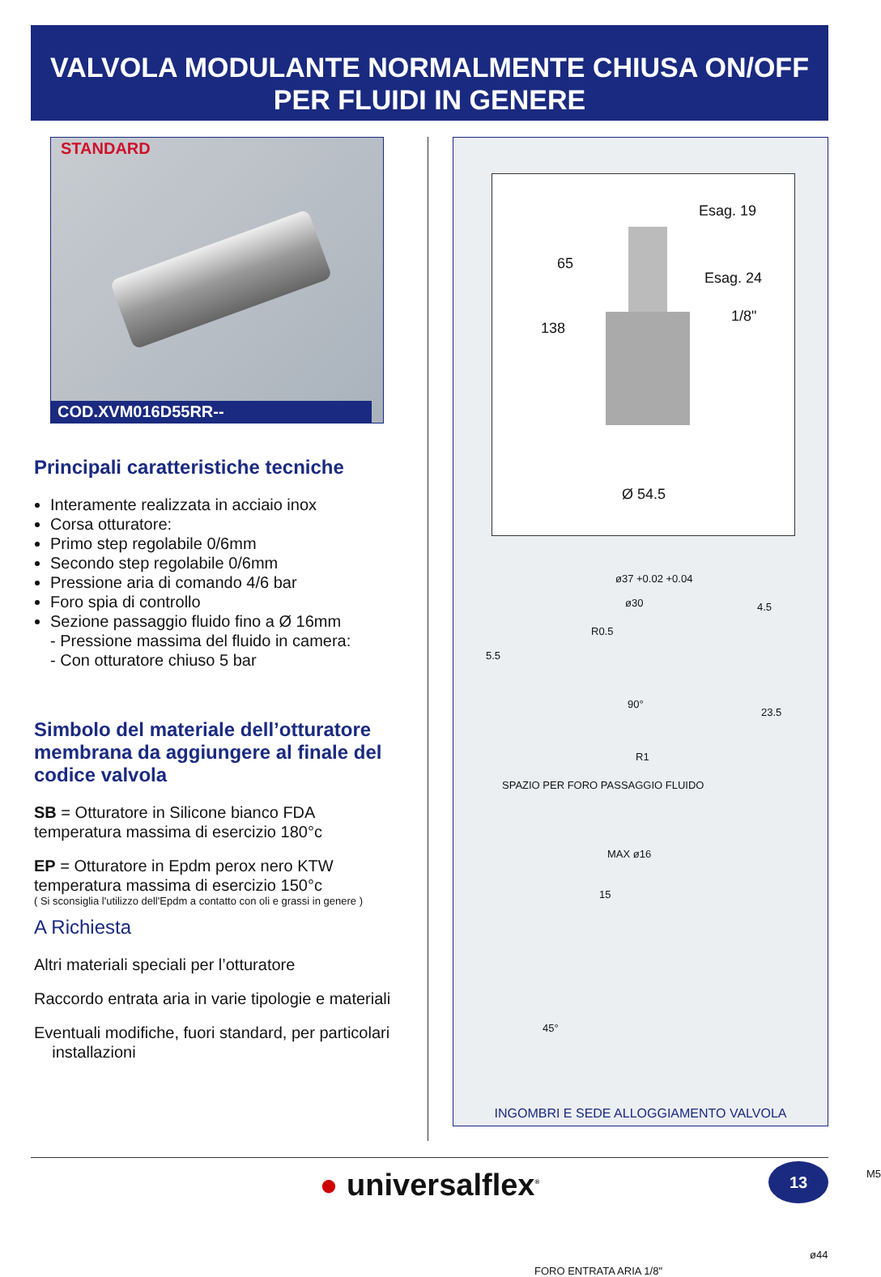VALVOLA MODULANTE NORMALMENTE CHIUSA ON/OFF
PER FLUIDI IN GENERE
STANDARD
COD.XVM016D55RR--
Principali caratteristiche tecniche
Interamente realizzata in acciaio inox
Corsa otturatore:
Primo step regolabile 0/6mm
Secondo step regolabile 0/6mm
Pressione aria di comando 4/6 bar
Foro spia di controllo
Sezione passaggio fluido fino a Ø 16mm
- Pressione massima del fluido in camera:
- Con otturatore chiuso 5 bar
Simbolo del materiale dell’otturatore membrana da aggiungere al finale del codice valvola
SB = Otturatore in Silicone bianco FDA
temperatura massima di esercizio 180°c
EP = Otturatore in Epdm perox nero KTW
temperatura massima di esercizio 150°c
( Si sconsiglia l'utilizzo dell'Epdm a contatto con oli e grassi in genere )
A Richiesta
Altri materiali speciali per l’otturatore
Raccordo entrata aria in varie tipologie e materiali
Eventuali modifiche, fuori standard, per particolari
installazioni
138
65
Esag. 19
Esag. 24
1/8"
Ø 54.5
ø37 +0.02 +0.04
ø30
R0.5
5.5
4.5
23.5
90°
SPAZIO PER FORO PASSAGGIO FLUIDO
R1
MAX ø16
15
45°
M5
FORO ENTRATA ARIA 1/8"
ø44
INGOMBRI E SEDE ALLOGGIAMENTO VALVOLA
● universalflex<sup>®</sup>
13